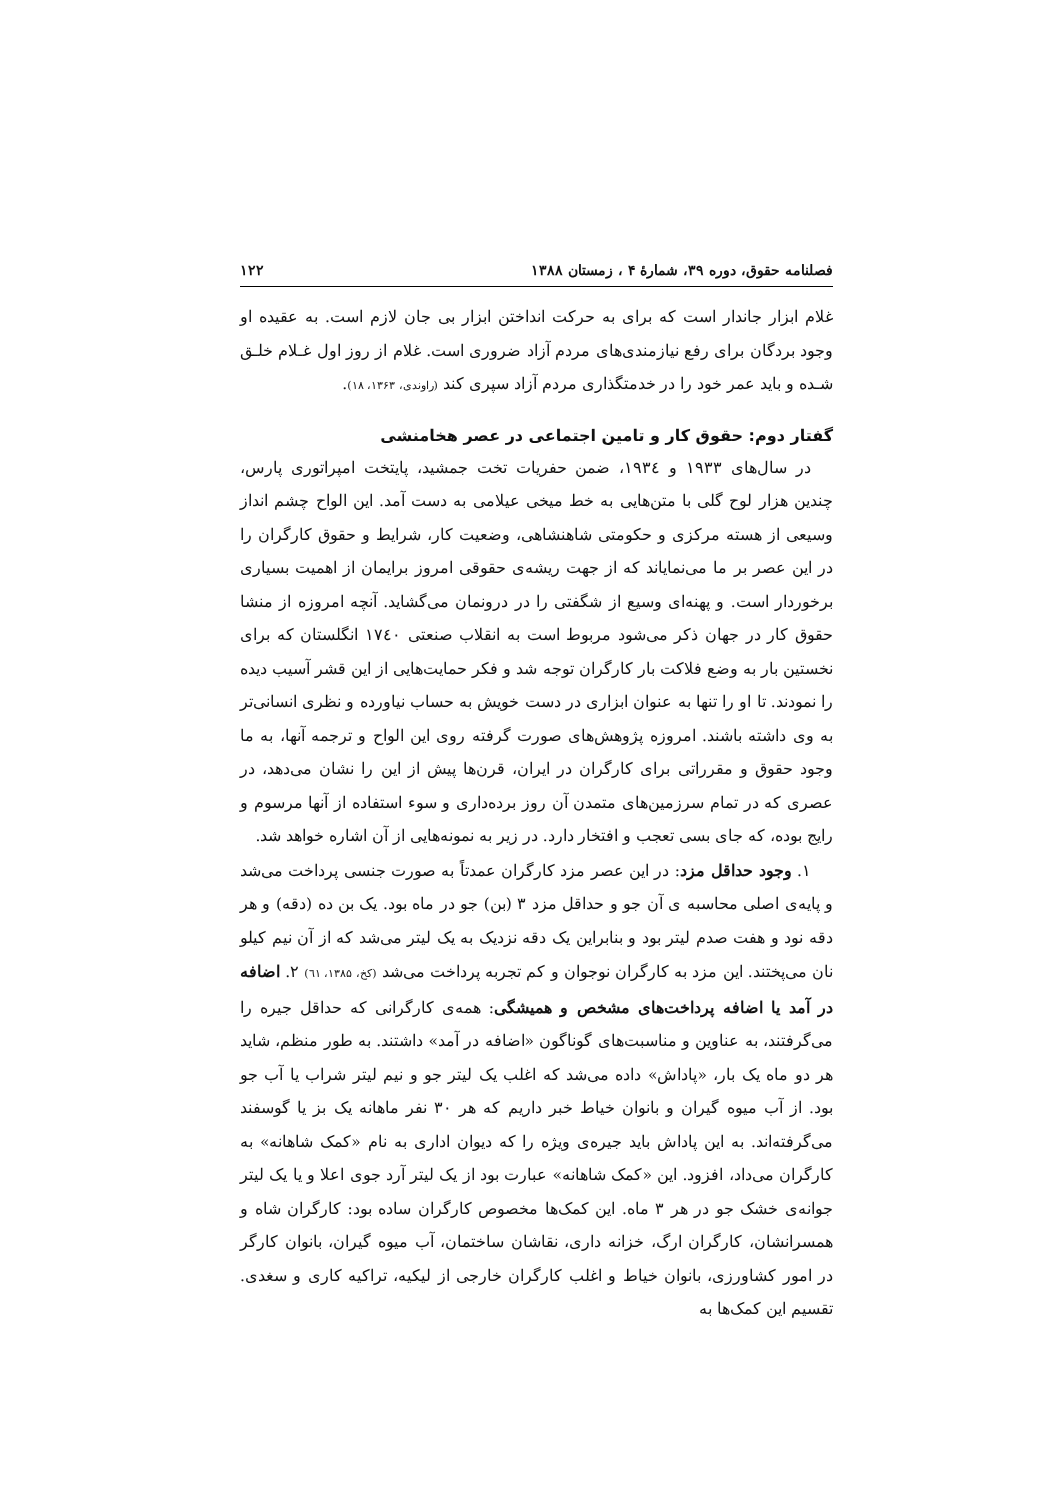فصلنامه حقوق، دوره ۳۹، شمارهٔ ۴ ، زمستان ۱۳۸۸ ۱۲۲
غلام ابزار جاندار است که برای به حرکت انداختن ابزار بی جان لازم است. به عقیده او وجود بردگان برای رفع نیازمندی‌های مردم آزاد ضروری است. غلام از روز اول غـلام خلـق شـده و باید عمر خود را در خدمتگذاری مردم آزاد سپری کند (راوندی، ۱۳۶۳، ۱۸).
گفتار دوم: حقوق کار و تامین اجتماعی در عصر هخامنشی
در سال‌های ۱۹۳۳ و ۱۹۳٤، ضمن حفریات تخت جمشید، پایتخت امپراتوری پارس، چندین هزار لوح گلی با متن‌هایی به خط میخی عیلامی به دست آمد. این الواح چشم انداز وسیعی از هسته مرکزی و حکومتی شاهنشاهی، وضعیت کار، شرایط و حقوق کارگران را در این عصر بر ما می‌نمایاند که از جهت ریشه‌ی حقوقی امروز برایمان از اهمیت بسیاری برخوردار است. و پهنه‌ای وسیع از شگفتی را در درونمان می‌گشاید. آنچه امروزه از منشا حقوق کار در جهان ذکر می‌شود مربوط است به انقلاب صنعتی ۱۷٤۰ انگلستان که برای نخستین بار به وضع فلاکت بار کارگران توجه شد و فکر حمایت‌هایی از این قشر آسیب دیده را نمودند. تا او را تنها به عنوان ابزاری در دست خویش به حساب نیاورده و نظری انسانی‌تر به وی داشته باشند. امروزه پژوهش‌های صورت گرفته روی این الواح و ترجمه آنها، به ما وجود حقوق و مقرراتی برای کارگران در ایران، قرن‌ها پیش از این را نشان می‌دهد، در عصری که در تمام سرزمین‌های متمدن آن روز برده‌داری و سوء استفاده از آنها مرسوم و رایج بوده، که جای بسی تعجب و افتخار دارد. در زیر به نمونه‌هایی از آن اشاره خواهد شد.
۱. وجود حداقل مزد: در این عصر مزد کارگران عمدتاً به صورت جنسی پرداخت می‌شد و پایه‌ی اصلی محاسبه ی آن جو و حداقل مزد ۳ (بن) جو در ماه بود. یک بن ده (دقه) و هر دقه نود و هفت صدم لیتر بود و بنابراین یک دقه نزدیک به یک لیتر می‌شد که از آن نیم کیلو نان می‌پختند. این مزد به کارگران نوجوان و کم تجربه پرداخت می‌شد (کخ، ۱۳۸۵، ٦۱) ۲. اضافه در آمد یا اضافه پرداخت‌های مشخص و همیشگی: همه‌ی کارگرانی که حداقل جیره را می‌گرفتند، به عناوین و مناسبت‌های گوناگون «اضافه در آمد» داشتند. به طور منظم، شاید هر دو ماه یک بار، «پاداش» داده می‌شد که اغلب یک لیتر جو و نیم لیتر شراب یا آب جو بود. از آب میوه گیران و بانوان خیاط خبر داریم که هر ۳۰ نفر ماهانه یک بز یا گوسفند می‌گرفته‌اند. به این پاداش باید جیره‌ی ویژه را که دیوان اداری به نام «کمک شاهانه» به کارگران می‌داد، افزود. این «کمک شاهانه» عبارت بود از یک لیتر آرد جوی اعلا و یا یک لیتر جوانه‌ی خشک جو در هر ۳ ماه. این کمک‌ها مخصوص کارگران ساده بود: کارگران شاه و همسرانشان، کارگران ارگ، خزانه داری، نقاشان ساختمان، آب میوه گیران، بانوان کارگر در امور کشاورزی، بانوان خیاط و اغلب کارگران خارجی از لیکیه، تراکیه کاری و سغدی. تقسیم این کمک‌ها به